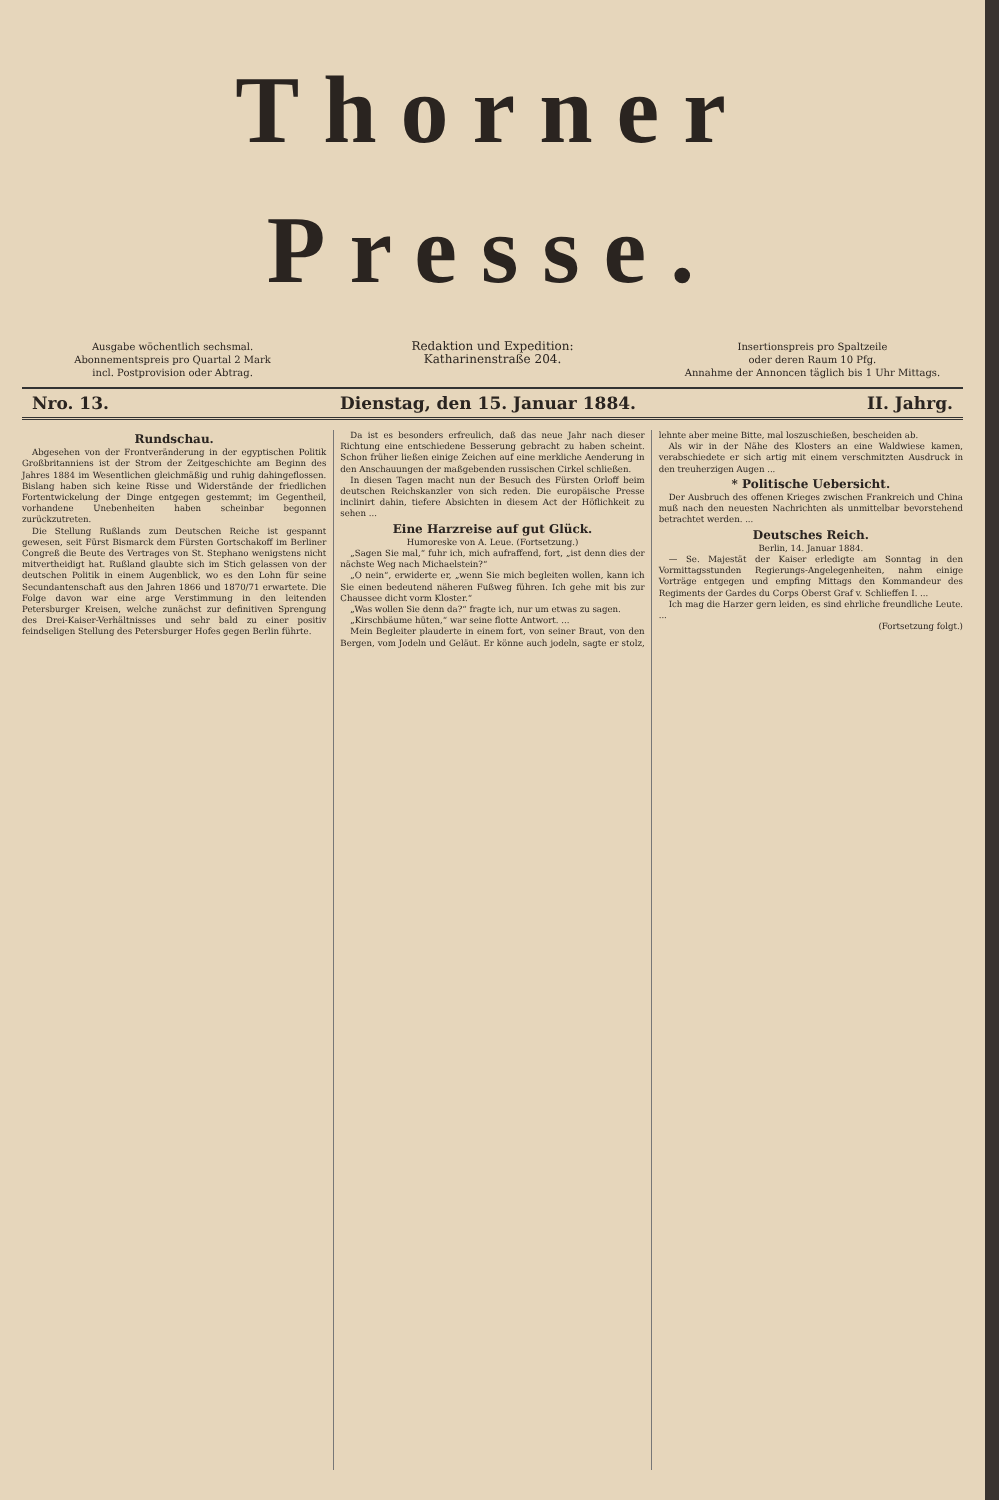Thorner Presse.
Ausgabe wöchentlich sechsmal.
Abonnementspreis pro Quartal 2 Mark
incl. Postprovision oder Abtrag.
Redaktion und Expedition:
Katharinenstraße 204.
Insertionspreis pro Spaltzeile
oder deren Raum 10 Pfg.
Annahme der Annoncen täglich bis 1 Uhr Mittags.
Nro. 13. Dienstag, den 15. Januar 1884. II. Jahrg.
Rundschau.
Abgesehen von der Frontveränderung in der egyptischen Politik Großbritanniens ist der Strom der Zeitgeschichte am Beginn des Jahres 1884 im Wesentlichen gleichmäßig und ruhig dahingeflossen. Bislang haben sich keine Risse und Widerstände der friedlichen Fortentwickelung der Dinge entgegen gestemmt; im Gegentheil, vorhandene Unebenheiten haben scheinbar begonnen zurückzutreten.
Die Stellung Rußlands zum Deutschen Reiche ist gespannt gewesen, seit Fürst Bismarck dem Fürsten Gortschakoff im Berliner Congreß die Beute des Vertrages von St. Stephano wenigstens nicht mitvertheidigt hat. Rußland glaubte sich im Stich gelassen von der deutschen Politik in einem Augenblick, wo es den Lohn für seine Secundantenschaft aus den Jahren 1866 und 1870/71 erwartete. Die Folge davon war eine arge Verstimmung in den leitenden Petersburger Kreisen, welche zunächst zur definitiven Sprengung des Drei-Kaiser-Verhältnisses und sehr bald zu einer positiv feindseligen Stellung des Petersburger Hofes gegen Berlin führte.
Da ist es besonders erfreulich, daß das neue Jahr nach dieser Richtung eine entschiedene Besserung gebracht zu haben scheint. Schon früher ließen einige Zeichen auf eine merkliche Aenderung in den Anschauungen der maßgebenden russischen Cirkel schließen.
In diesen Tagen macht nun der Besuch des Fürsten Orloff beim deutschen Reichskanzler von sich reden. Die europäische Presse inclinirt dahin, tiefere Absichten in diesem Act der Höflichkeit zu sehen ...
Eine Harzreise auf gut Glück.
Humoreske von A. Leue. (Fortsetzung.)
„Sagen Sie mal,“ fuhr ich, mich aufraffend, fort, „ist denn dies der nächste Weg nach Michaelstein?“
„O nein“, erwiderte er, „wenn Sie mich begleiten wollen, kann ich Sie einen bedeutend näheren Fußweg führen. Ich gehe mit bis zur Chaussee dicht vorm Kloster.“
„Was wollen Sie denn da?“ fragte ich, nur um etwas zu sagen.
„Kirschbäume hüten,“ war seine flotte Antwort. ...
Mein Begleiter plauderte in einem fort, von seiner Braut, von den Bergen, vom Jodeln und Geläut. Er könne auch jodeln, sagte er stolz, lehnte aber meine Bitte, mal loszuschießen, bescheiden ab.
Als wir in der Nähe des Klosters an eine Waldwiese kamen, verabschiedete er sich artig mit einem verschmitzten Ausdruck in den treuherzigen Augen ...
* Politische Uebersicht.
Der Ausbruch des offenen Krieges zwischen Frankreich und China muß nach den neuesten Nachrichten als unmittelbar bevorstehend betrachtet werden. ...
Deutsches Reich.
Berlin, 14. Januar 1884.
— Se. Majestät der Kaiser erledigte am Sonntag in den Vormittagsstunden Regierungs-Angelegenheiten, nahm einige Vorträge entgegen und empfing Mittags den Kommandeur des Regiments der Gardes du Corps Oberst Graf v. Schlieffen I. ...
Ich mag die Harzer gern leiden, es sind ehrliche freundliche Leute. ...
(Fortsetzung folgt.)